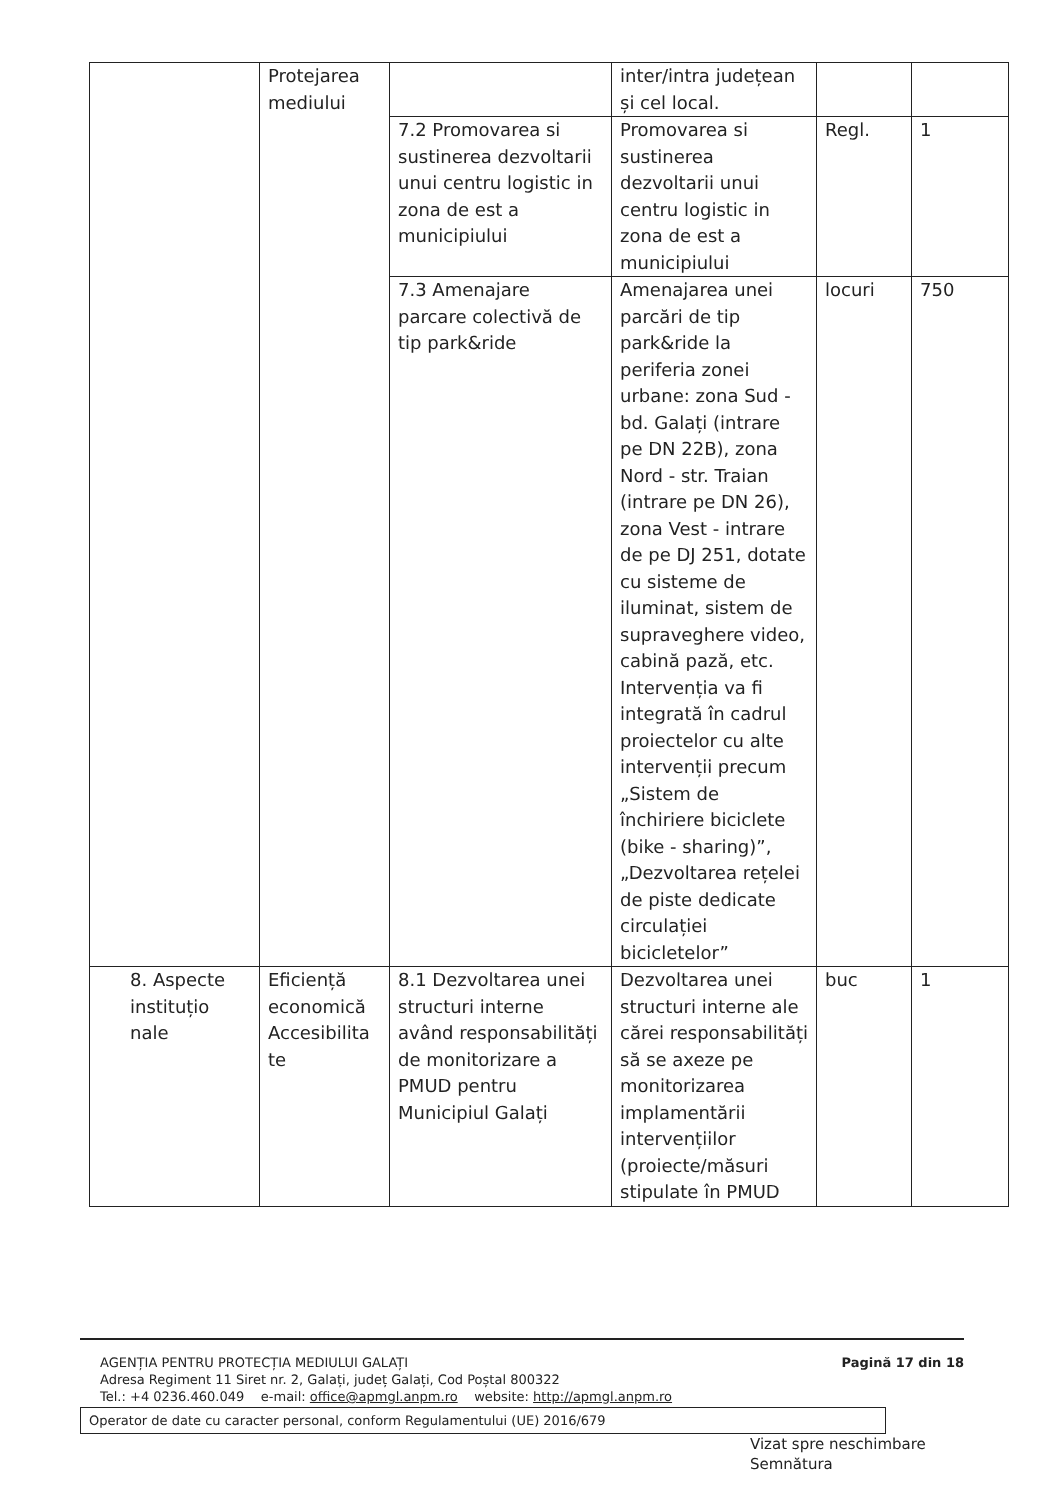| | Protejarea mediului | | inter/intra județean și cel local. | | |
| | | 7.2 Promovarea si sustinerea dezvoltarii unui centru logistic in zona de est a municipiului | Promovarea si sustinerea dezvoltarii unui centru logistic in zona de est a municipiului | Regl. | 1 |
| | | 7.3 Amenajare parcare colectivă de tip park&ride | Amenajarea unei parcări de tip park&ride la periferia zonei urbane: zona Sud - bd. Galați (intrare pe DN 22B), zona Nord - str. Traian (intrare pe DN 26), zona Vest - intrare de pe DJ 251, dotate cu sisteme de iluminat, sistem de supraveghere video, cabină pază, etc. Intervenția va fi integrată în cadrul proiectelor cu alte intervenții precum „Sistem de închiriere biciclete (bike - sharing)”, „Dezvoltarea rețelei de piste dedicate circulației bicicletelor” | locuri | 750 |
| 8. Aspecte instituțio nale | Eficiență economică Accesibilita te | 8.1 Dezvoltarea unei structuri interne având responsabilități de monitorizare a PMUD pentru Municipiul Galați | Dezvoltarea unei structuri interne ale cărei responsabilități să se axeze pe monitorizarea implamentării intervențiilor (proiecte/măsuri stipulate în PMUD | buc | 1 |
Pagină 17 din 18
AGENȚIA PENTRU PROTECȚIA MEDIULUI GALAȚI
Adresa Regiment 11 Siret nr. 2, Galați, județ Galați, Cod Poștal 800322
Tel.: +4 0236.460.049 e-mail: office@apmgl.anpm.ro website: http://apmgl.anpm.ro
Operator de date cu caracter personal, conform Regulamentului (UE) 2016/679
Vizat spre neschimbare
Semnătura